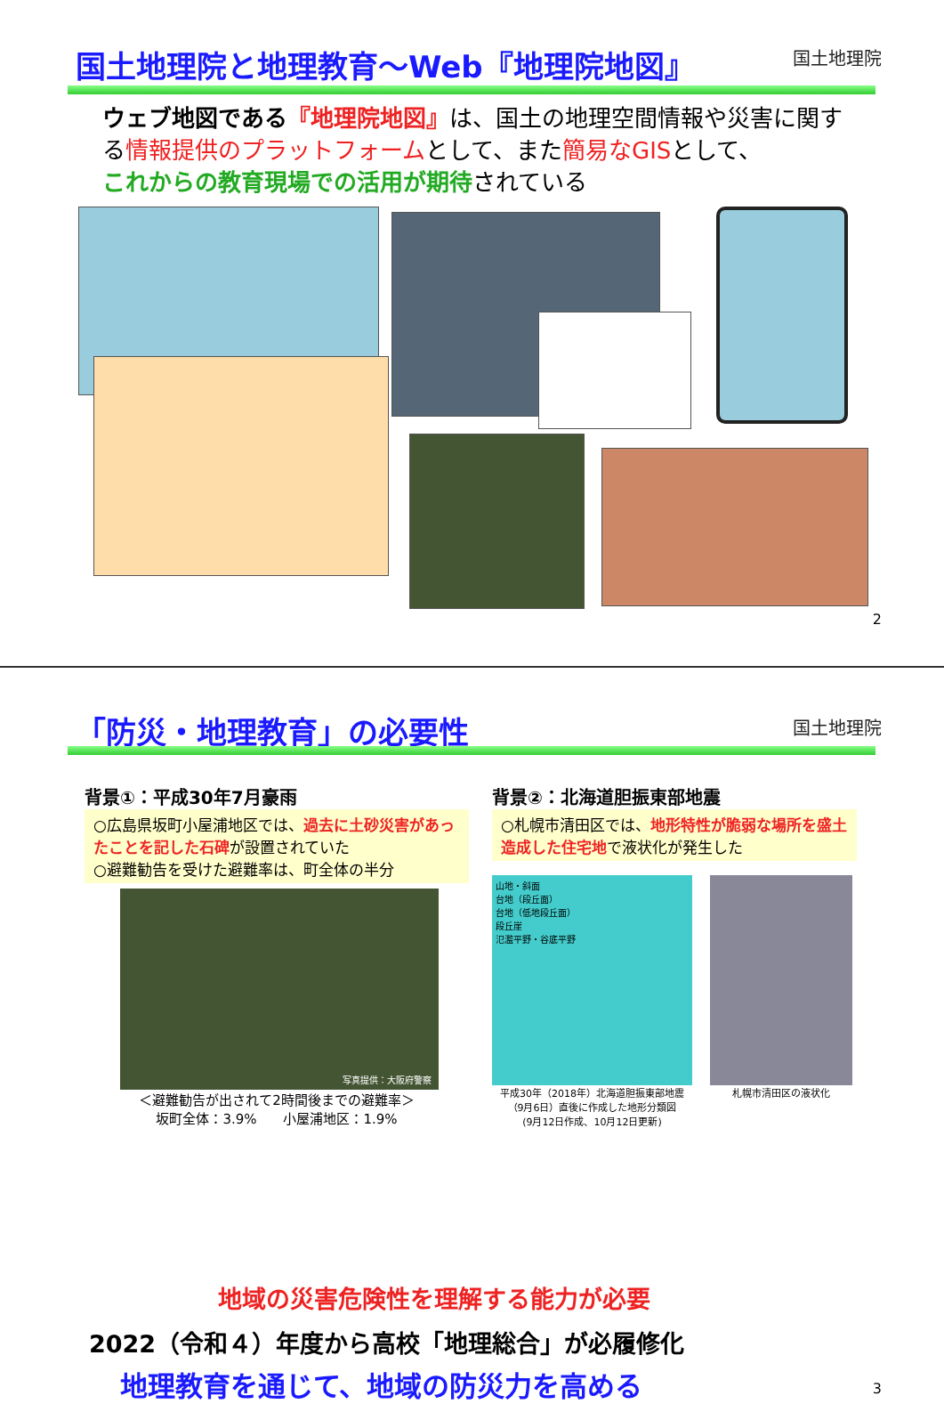国土地理院と地理教育～Web『地理院地図』
国土地理院
ウェブ地図である『地理院地図』は、国土の地理空間情報や災害に関する情報提供のプラットフォームとして、また簡易なGISとして、
これからの教育現場での活用が期待されている
2
「防災・地理教育」の必要性 国土地理院
背景①：平成30年7月豪雨
○広島県坂町小屋浦地区では、過去に土砂災害があったことを記した石碑が設置されていた
○避難勧告を受けた避難率は、町全体の半分
写真提供：大阪府警察
＜避難勧告が出されて2時間後までの避難率＞
坂町全体：3.9%　　小屋浦地区：1.9%
背景②：北海道胆振東部地震
○札幌市清田区では、地形特性が脆弱な場所を盛土造成した住宅地で液状化が発生した
山地・斜面
台地（段丘面）
台地（低地段丘面）
段丘崖
氾濫平野・谷底平野
平成30年（2018年）北海道胆振東部地震
（9月6日）直後に作成した地形分類図
(9月12日作成、10月12日更新)
札幌市清田区の液状化
地域の災害危険性を理解する能力が必要
2022（令和４）年度から高校「地理総合」が必履修化
地理教育を通じて、地域の防災力を高める
3